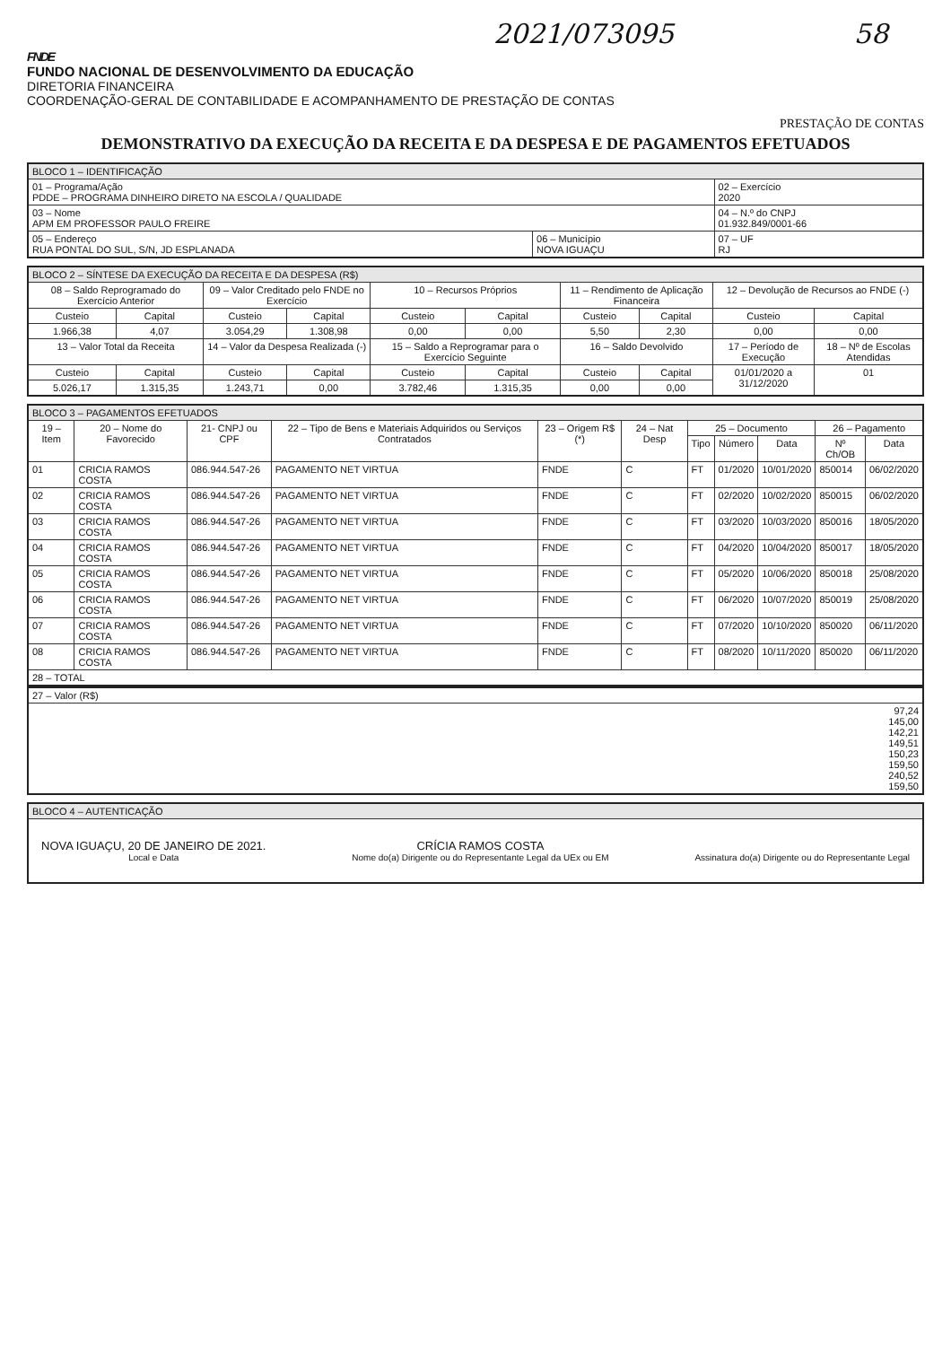2021/073095 58
FNDE
FUNDO NACIONAL DE DESENVOLVIMENTO DA EDUCAÇÃO
DIRETORIA FINANCEIRA
COORDENAÇÃO-GERAL DE CONTABILIDADE E ACOMPANHAMENTO DE PRESTAÇÃO DE CONTAS
PRESTAÇÃO DE CONTAS
DEMONSTRATIVO DA EXECUÇÃO DA RECEITA E DA DESPESA E DE PAGAMENTOS EFETUADOS
| BLOCO 1 – IDENTIFICAÇÃO | | |
| --- | --- | --- |
| 01 – Programa/Ação PDDE – PROGRAMA DINHEIRO DIRETO NA ESCOLA / QUALIDADE | | 02 – Exercício 2020 |
| 03 – Nome APM EM PROFESSOR PAULO FREIRE | | 04 – N.º do CNPJ 01.932.849/0001-66 |
| 05 – Endereço RUA PONTAL DO SUL, S/N, JD ESPLANADA | 06 – Município NOVA IGUAÇU | 07 – UF RJ |
| BLOCO 2 – SÍNTESE DA EXECUÇÃO DA RECEITA E DA DESPESA (R$) | | | | | | | | | |
| --- | --- | --- | --- | --- | --- | --- | --- | --- | --- |
| 08 – Saldo Reprogramado do Exercício Anterior | | 09 – Valor Creditado pelo FNDE no Exercício | | 10 – Recursos Próprios | | 11 – Rendimento de Aplicação Financeira | | 12 – Devolução de Recursos ao FNDE (-) | |
| Custeio | Capital | Custeio | Capital | Custeio | Capital | Custeio | Capital | Custeio | Capital |
| 1.966,38 | 4,07 | 3.054,29 | 1.308,98 | 0,00 | 0,00 | 5,50 | 2,30 | 0,00 | 0,00 |
| 13 – Valor Total da Receita | | 14 – Valor da Despesa Realizada (-) | | 15 – Saldo a Reprogramar para o Exercício Seguinte | | 16 – Saldo Devolvido | | 17 – Período de Execução | 18 – Nº de Escolas Atendidas |
| Custeio | Capital | Custeio | Capital | Custeio | Capital | Custeio | Capital | 01/01/2020 a 31/12/2020 | 01 |
| 5.026,17 | 1.315,35 | 1.243,71 | 0,00 | 3.782,46 | 1.315,35 | 0,00 | 0,00 | | |
| BLOCO 3 – PAGAMENTOS EFETUADOS | | | | | | | | | | |
| --- | --- | --- | --- | --- | --- | --- | --- | --- | --- | --- |
| 19 – Item | 20 – Nome do Favorecido | 21- CNPJ ou CPF | 22 – Tipo de Bens e Materiais Adquiridos ou Serviços Contratados | 23 – Origem R$ (*) | 24 – Nat Desp | 25 – Documento | | | 26 – Pagamento | |
| | | | | | | Tipo | Número | Data | Nº Ch/OB | Data |
| 01 | CRICIA RAMOS COSTA | 086.944.547-26 | PAGAMENTO NET VIRTUA | FNDE | C | FT | 01/2020 | 10/01/2020 | 850014 | 06/02/2020 |
| 02 | CRICIA RAMOS COSTA | 086.944.547-26 | PAGAMENTO NET VIRTUA | FNDE | C | FT | 02/2020 | 10/02/2020 | 850015 | 06/02/2020 |
| 03 | CRICIA RAMOS COSTA | 086.944.547-26 | PAGAMENTO NET VIRTUA | FNDE | C | FT | 03/2020 | 10/03/2020 | 850016 | 18/05/2020 |
| 04 | CRICIA RAMOS COSTA | 086.944.547-26 | PAGAMENTO NET VIRTUA | FNDE | C | FT | 04/2020 | 10/04/2020 | 850017 | 18/05/2020 |
| 05 | CRICIA RAMOS COSTA | 086.944.547-26 | PAGAMENTO NET VIRTUA | FNDE | C | FT | 05/2020 | 10/06/2020 | 850018 | 25/08/2020 |
| 06 | CRICIA RAMOS COSTA | 086.944.547-26 | PAGAMENTO NET VIRTUA | FNDE | C | FT | 06/2020 | 10/07/2020 | 850019 | 25/08/2020 |
| 07 | CRICIA RAMOS COSTA | 086.944.547-26 | PAGAMENTO NET VIRTUA | FNDE | C | FT | 07/2020 | 10/10/2020 | 850020 | 06/11/2020 |
| 08 | CRICIA RAMOS COSTA | 086.944.547-26 | PAGAMENTO NET VIRTUA | FNDE | C | FT | 08/2020 | 10/11/2020 | 850020 | 06/11/2020 |
| 28 – TOTAL | | | | | | | | | | |
| 27 – Valor (R$) |
| --- |
| 97,24 145,00 142,21 149,51 150,23 159,50 240,52 159,50 |
| BLOCO 4 – AUTENTICAÇÃO |
| --- |
| NOVA IGUAÇU, 20 DE JANEIRO DE 2021. Local e Data CRÍCIA RAMOS COSTA Nome do(a) Dirigente ou do Representante Legal da UEx ou EM Assinatura do(a) Dirigente ou do Representante Legal |